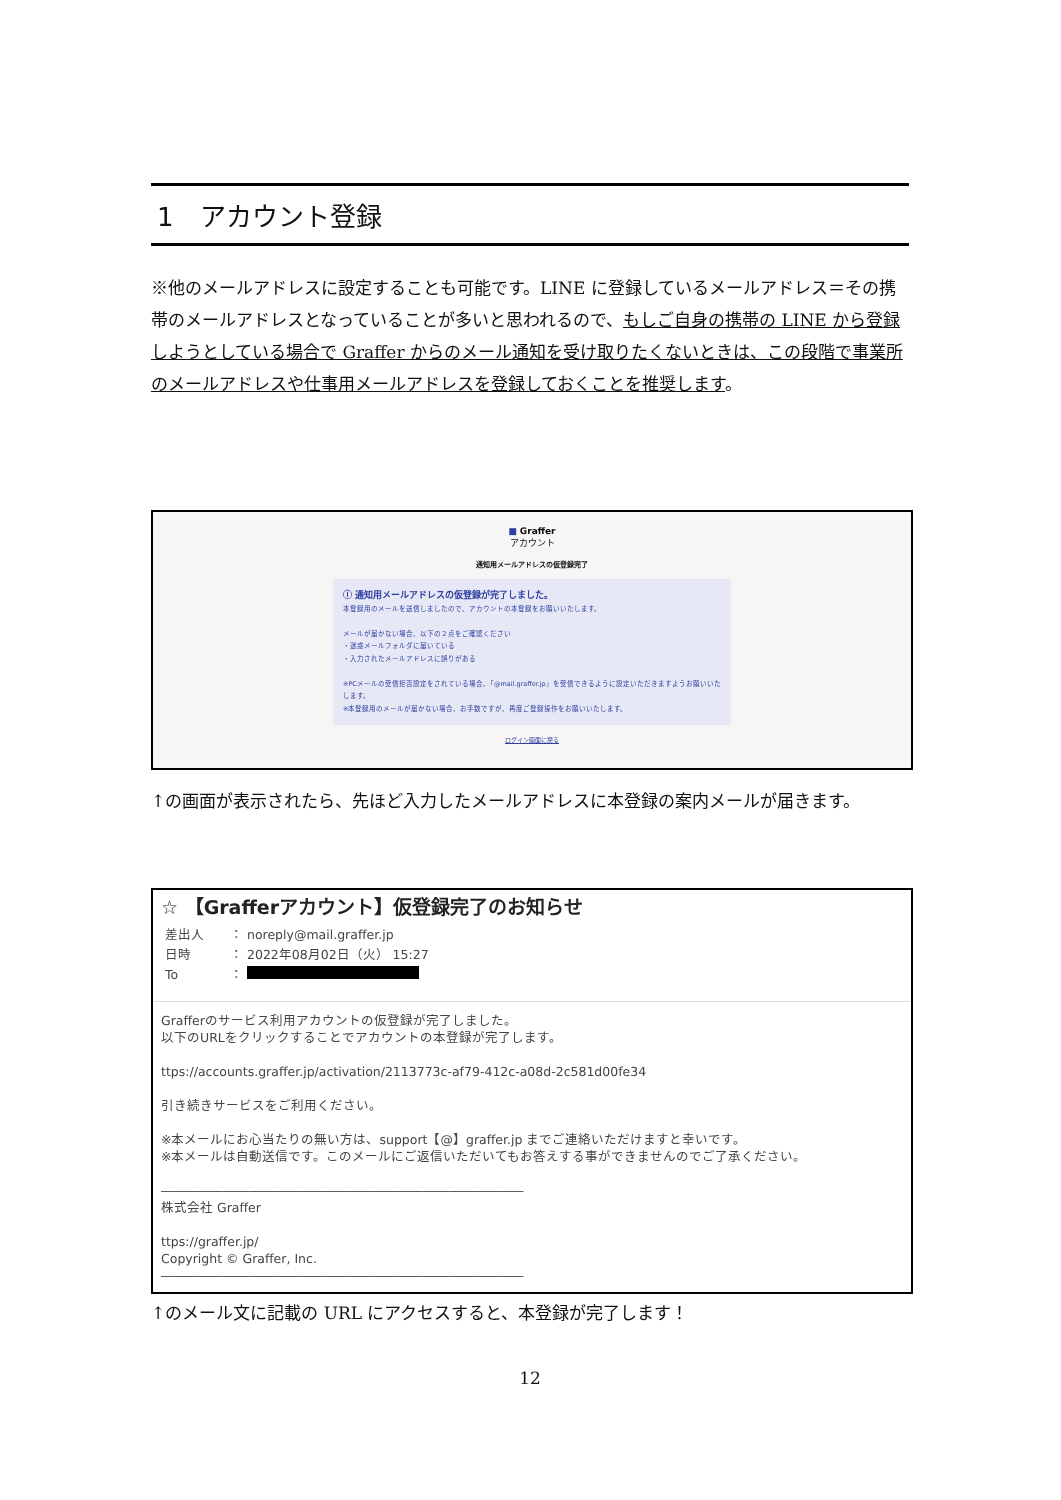1　アカウント登録
※他のメールアドレスに設定することも可能です。LINE に登録しているメールアドレス＝その携帯のメールアドレスとなっていることが多いと思われるので、もしご自身の携帯の LINE から登録しようとしている場合で Graffer からのメール通知を受け取りたくないときは、この段階で事業所のメールアドレスや仕事用メールアドレスを登録しておくことを推奨します。
■ Graffer
アカウント
通知用メールアドレスの仮登録完了
ⓘ 通知用メールアドレスの仮登録が完了しました。
本登録用のメールを送信しましたので、アカウントの本登録をお願いいたします。
メールが届かない場合、以下の２点をご確認ください
・迷惑メールフォルダに届いている
・入力されたメールアドレスに誤りがある
※PCメールの受信拒否設定をされている場合、「@mail.graffer.jp」を受信できるように設定いただきますようお願いいたします。
※本登録用のメールが届かない場合、お手数ですが、再度ご登録操作をお願いいたします。
ログイン画面に戻る
↑の画面が表示されたら、先ほど入力したメールアドレスに本登録の案内メールが届きます。
☆ 【Grafferアカウント】仮登録完了のお知らせ
差出人　　： noreply@mail.graffer.jp
日時　　　： 2022年08月02日（火） 15:27
To　　　　：
Grafferのサービス利用アカウントの仮登録が完了しました。
以下のURLをクリックすることでアカウントの本登録が完了します。
ttps://accounts.graffer.jp/activation/2113773c-af79-412c-a08d-2c581d00fe34
引き続きサービスをご利用ください。
※本メールにお心当たりの無い方は、support【@】graffer.jp までご連絡いただけますと幸いです。
※本メールは自動送信です。このメールにご返信いただいてもお答えする事ができませんのでご了承ください。
―――――――――――――――――――――――――――――
株式会社 Graffer
ttps://graffer.jp/
Copyright © Graffer, Inc.
―――――――――――――――――――――――――――――
↑のメール文に記載の URL にアクセスすると、本登録が完了します！
12